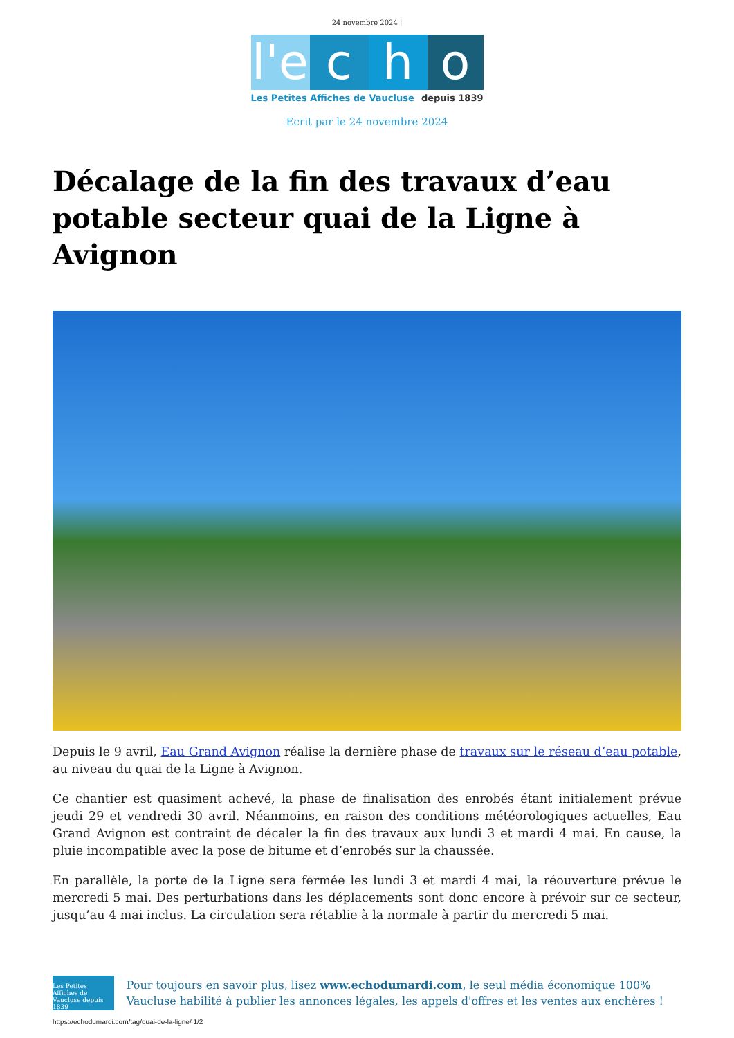24 novembre 2024 |
l'e
c
h
o
Les Petites Affiches de Vaucluse depuis 1839
Ecrit par le 24 novembre 2024
Décalage de la fin des travaux d’eau potable secteur quai de la Ligne à Avignon
Depuis le 9 avril, Eau Grand Avignon réalise la dernière phase de travaux sur le réseau d’eau potable, au niveau du quai de la Ligne à Avignon.
Ce chantier est quasiment achevé, la phase de finalisation des enrobés étant initialement prévue jeudi 29 et vendredi 30 avril. Néanmoins, en raison des conditions météorologiques actuelles, Eau Grand Avignon est contraint de décaler la fin des travaux aux lundi 3 et mardi 4 mai. En cause, la pluie incompatible avec la pose de bitume et d’enrobés sur la chaussée.
En parallèle, la porte de la Ligne sera fermée les lundi 3 et mardi 4 mai, la réouverture prévue le mercredi 5 mai. Des perturbations dans les déplacements sont donc encore à prévoir sur ce secteur, jusqu’au 4 mai inclus. La circulation sera rétablie à la normale à partir du mercredi 5 mai.
Les Petites Affiches de Vaucluse depuis 1839
Pour toujours en savoir plus, lisez www.echodumardi.com, le seul média économique 100% Vaucluse habilité à publier les annonces légales, les appels d'offres et les ventes aux enchères !
https://echodumardi.com/tag/quai-de-la-ligne/ 1/2